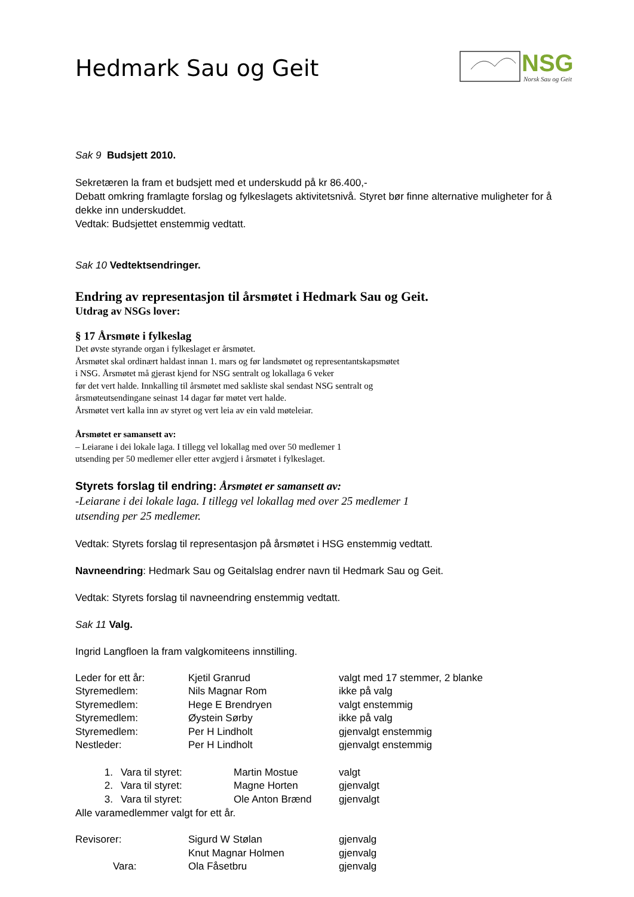NSG
Norsk Sau og Geit
Hedmark Sau og Geit
Sak 9 Budsjett 2010.
Sekretæren la fram et budsjett med et underskudd på kr 86.400,-
Debatt omkring framlagte forslag og fylkeslagets aktivitetsnivå. Styret bør finne alternative muligheter for å dekke inn underskuddet.
Vedtak: Budsjettet enstemmig vedtatt.
Sak 10 Vedtektsendringer.
Endring av representasjon til årsmøtet i Hedmark Sau og Geit.
Utdrag av NSGs lover:
§ 17 Årsmøte i fylkeslag
Det øvste styrande organ i fylkeslaget er årsmøtet.
Årsmøtet skal ordinært haldast innan 1. mars og før landsmøtet og representantskapsmøtet
i NSG. Årsmøtet må gjerast kjend for NSG sentralt og lokallaga 6 veker
før det vert halde. Innkalling til årsmøtet med sakliste skal sendast NSG sentralt og
årsmøteutsendingane seinast 14 dagar før møtet vert halde.
Årsmøtet vert kalla inn av styret og vert leia av ein vald møteleiar.
Årsmøtet er samansett av:
– Leiarane i dei lokale laga. I tillegg vel lokallag med over 50 medlemer 1
utsending per 50 medlemer eller etter avgjerd i årsmøtet i fylkeslaget.
Styrets forslag til endring: Årsmøtet er samansett av:
-Leiarane i dei lokale laga. I tillegg vel lokallag med over 25 medlemer 1
utsending per 25 medlemer.
Vedtak: Styrets forslag til representasjon på årsmøtet i HSG enstemmig vedtatt.
Navneendring: Hedmark Sau og Geitalslag endrer navn til Hedmark Sau og Geit.
Vedtak: Styrets forslag til navneendring enstemmig vedtatt.
Sak 11 Valg.
Ingrid Langfloen la fram valgkomiteens innstilling.
| Leder for ett år: | Kjetil Granrud | valgt med 17 stemmer, 2 blanke |
| Styremedlem: | Nils Magnar Rom | ikke på valg |
| Styremedlem: | Hege E Brendryen | valgt enstemmig |
| Styremedlem: | Øystein Sørby | ikke på valg |
| Styremedlem: | Per H Lindholt | gjenvalgt enstemmig |
| Nestleder: | Per H Lindholt | gjenvalgt enstemmig |
| 1. | Vara til styret: | Martin Mostue | valgt |
| 2. | Vara til styret: | Magne Horten | gjenvalgt |
| 3. | Vara til styret: | Ole Anton Brænd | gjenvalgt |
Alle varamedlemmer valgt for ett år.
| Revisorer: | Sigurd W Stølan | gjenvalg |
| | Knut Magnar Holmen | gjenvalg |
| Vara: | Ola Fåsetbru | gjenvalg |